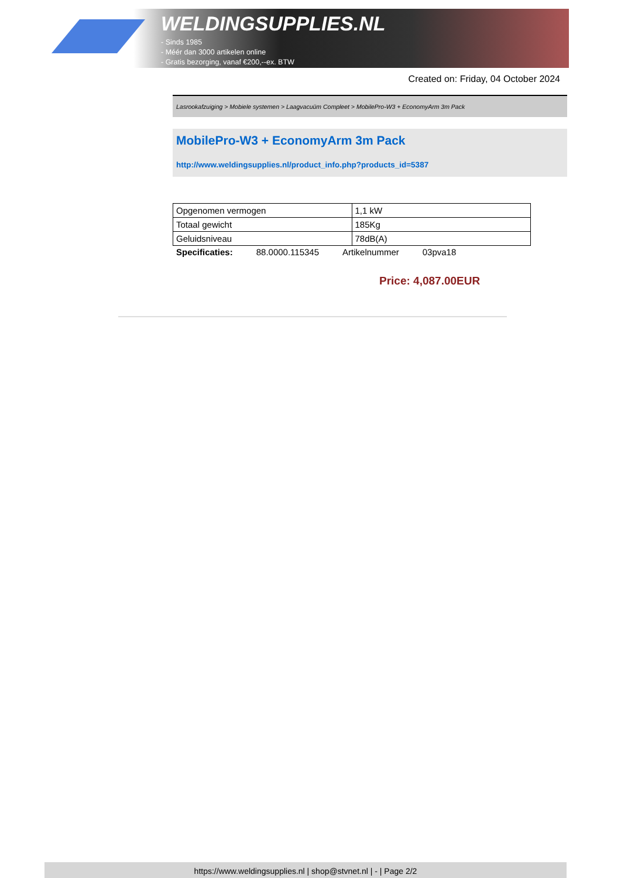WELDINGSUPPLIES.NL
- Sinds 1985
- Méér dan 3000 artikelen online
- Gratis bezorging, vanaf €200,--ex. BTW
Created on: Friday, 04 October 2024
Lasrookafzuiging > Mobiele systemen > Laagvacuüm Compleet > MobilePro-W3 + EconomyArm 3m Pack
MobilePro-W3 + EconomyArm 3m Pack
http://www.weldingsupplies.nl/product_info.php?products_id=5387
| Opgenomen vermogen | 1,1 kW |
| Totaal gewicht | 185Kg |
| Geluidsniveau | 78dB(A) |
Specificaties: 88.0000.115345 Artikelnummer 03pva18
Price: 4,087.00EUR
https://www.weldingsupplies.nl | shop@stvnet.nl | - | Page 2/2